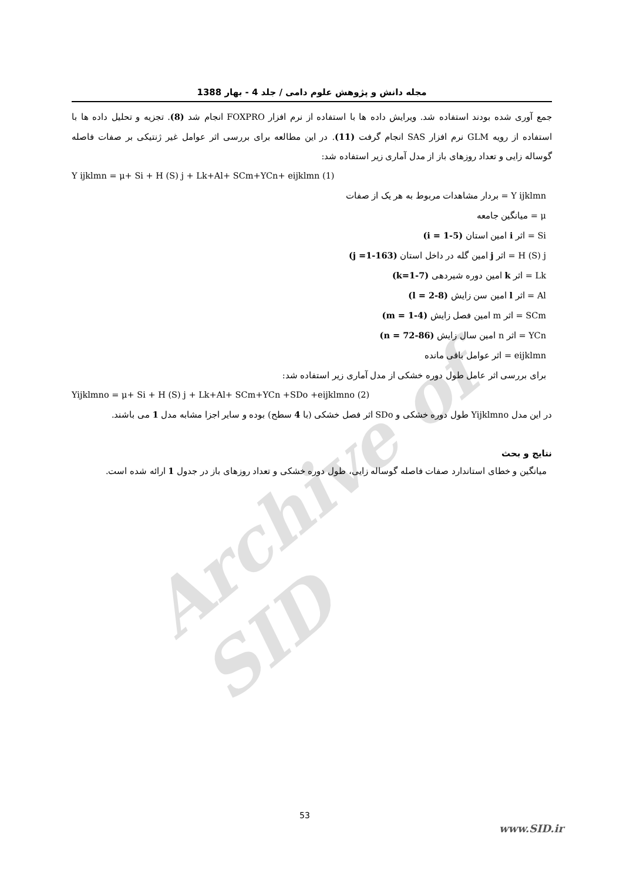Archive of SID
مجله دانش و پژوهش علوم دامی / جلد 4 - بهار 1388
جمع آوری شده بودند استفاده شد. ویرایش داده ها با استفاده از نرم افزار FOXPRO انجام شد (8). تجزیه و تحلیل داده ها با استفاده از رویه GLM نرم افزار SAS انجام گرفت (11). در این مطالعه برای بررسی اثر عوامل غیر ژنتیکی بر صفات فاصله گوساله زایی و تعداد روزهای باز از مدل آماری زیر استفاده شد:
Y ijklmn = μ+ Si + H (S) j + Lk+Al+ SCm+YCn+ eijklmn (1)
Y ijklmn = بردار مشاهدات مربوط به هر یک از صفات
μ = میانگین جامعه
Si = اثر i امین استان (i = 1-5)
H (S) j = اثر j امین گله در داخل استان (j =1-163)
Lk = اثر k امین دوره شیردهی (k=1-7)
Al = اثر l امین سن زایش (l = 2-8)
SCm = اثر m امین فصل زایش (m = 1-4)
YCn = اثر n امین سال زایش (n = 72-86)
eijklmn = اثر عوامل باقی مانده
برای بررسی اثر عامل طول دوره خشکی از مدل آماری زیر استفاده شد:
Yijklmno = μ+ Si + H (S) j + Lk+Al+ SCm+YCn +SDo +eijklmno (2)
در این مدل Yijklmno طول دوره خشکی و SDo اثر فصل خشکی (با 4 سطح) بوده و سایر اجزا مشابه مدل 1 می باشند.
نتایج و بحث
میانگین و خطای استاندارد صفات فاصله گوساله زایی، طول دوره خشکی و تعداد روزهای باز در جدول 1 ارائه شده است.
53
www.SID.ir